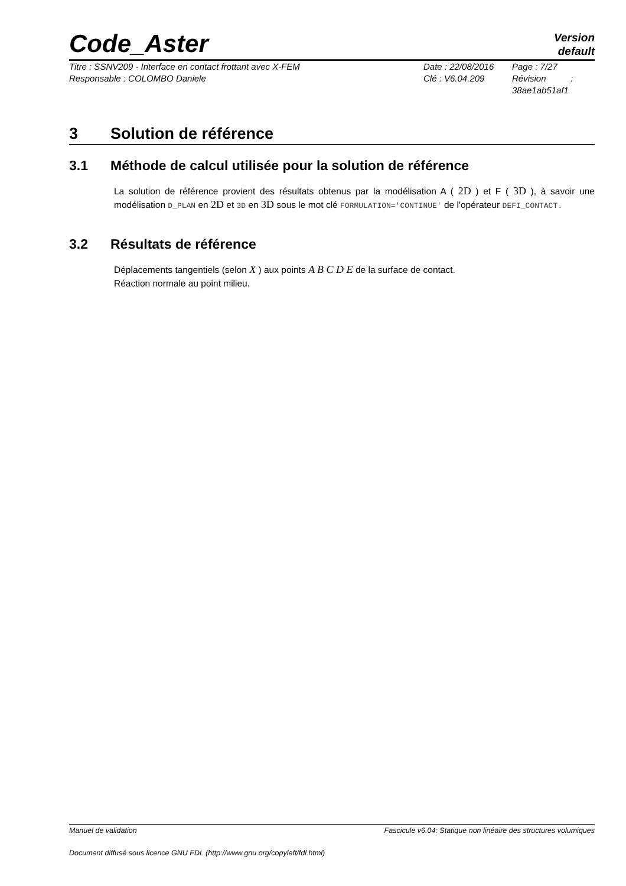Code_Aster
Version
default
Titre : SSNV209 - Interface en contact frottant avec X-FEM
Responsable : COLOMBO Daniele
Date : 22/08/2016
Clé : V6.04.209
Page : 7/27
Révision :
38ae1ab51af1
3 Solution de référence
3.1 Méthode de calcul utilisée pour la solution de référence
La solution de référence provient des résultats obtenus par la modélisation A ( 2D ) et F ( 3D ), à savoir une modélisation D_PLAN en 2D et 3D en 3D sous le mot clé FORMULATION='CONTINUE' de l'opérateur DEFI_CONTACT.
3.2 Résultats de référence
Déplacements tangentiels (selon X ) aux points A B C D E de la surface de contact.
Réaction normale au point milieu.
Manuel de validation Fascicule v6.04: Statique non linéaire des structures volumiques
Document diffusé sous licence GNU FDL (http://www.gnu.org/copyleft/fdl.html)